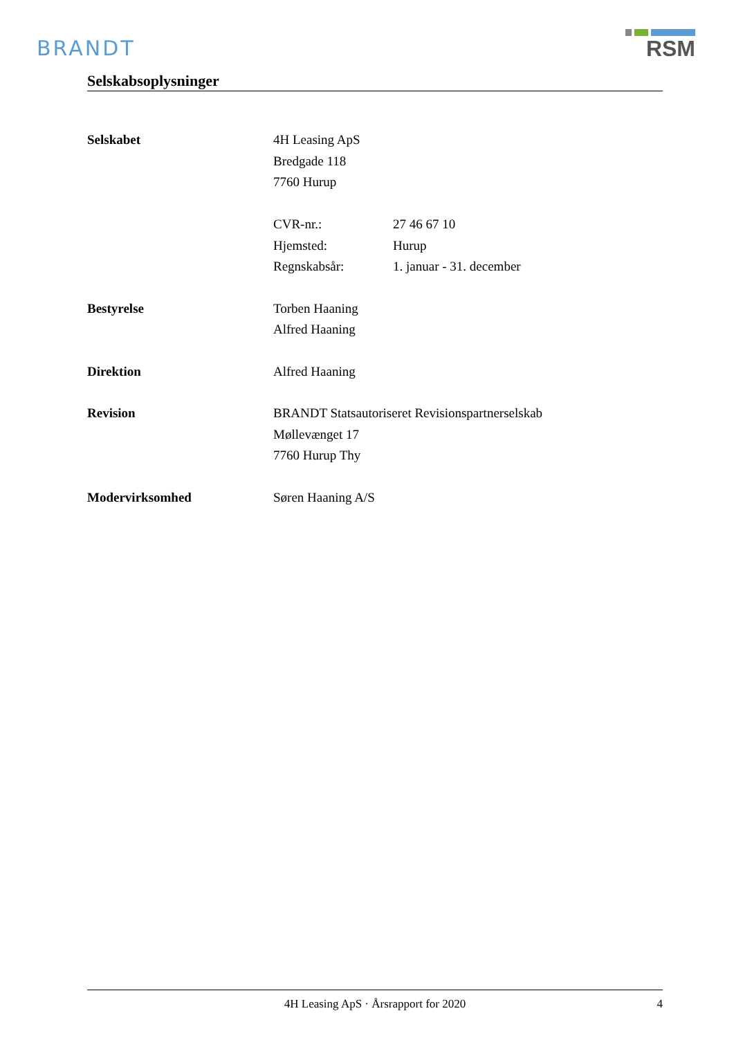BRANDT
RSM
Selskabsoplysninger
Selskabet 4H Leasing ApS
Bredgade 118
7760 Hurup
CVR-nr.:
Hjemsted:
Regnskabsår:
27 46 67 10
Hurup
1. januar - 31. december
Bestyrelse Torben Haaning
Alfred Haaning
Direktion Alfred Haaning
Revision BRANDT Statsautoriseret Revisionspartnerselskab
Møllevænget 17
7760 Hurup Thy
Modervirksomhed Søren Haaning A/S
4H Leasing ApS · Årsrapport for 2020 4